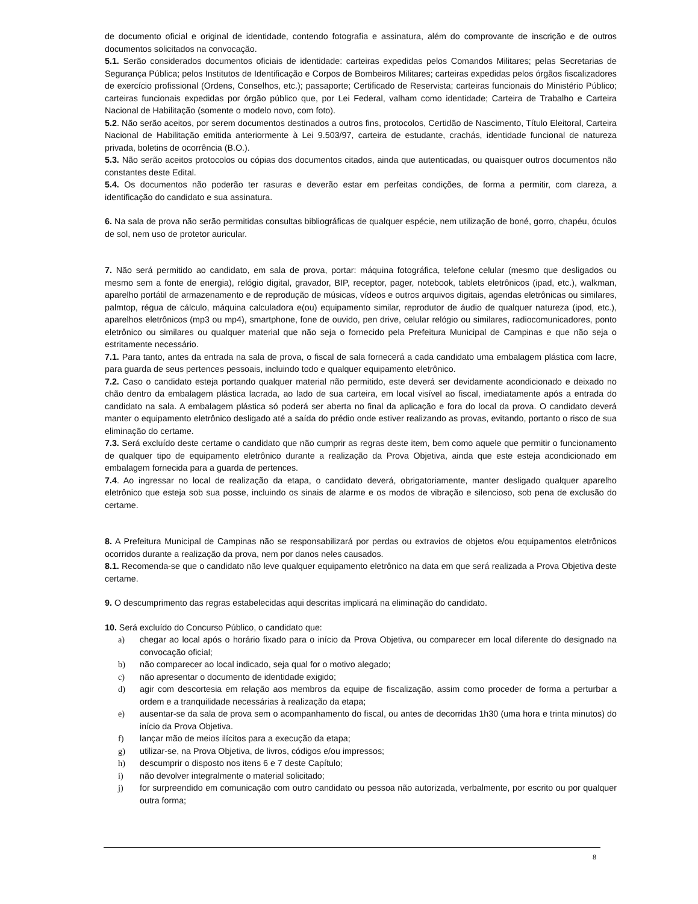de documento oficial e original de identidade, contendo fotografia e assinatura, além do comprovante de inscrição e de outros documentos solicitados na convocação.
5.1. Serão considerados documentos oficiais de identidade: carteiras expedidas pelos Comandos Militares; pelas Secretarias de Segurança Pública; pelos Institutos de Identificação e Corpos de Bombeiros Militares; carteiras expedidas pelos órgãos fiscalizadores de exercício profissional (Ordens, Conselhos, etc.); passaporte; Certificado de Reservista; carteiras funcionais do Ministério Público; carteiras funcionais expedidas por órgão público que, por Lei Federal, valham como identidade; Carteira de Trabalho e Carteira Nacional de Habilitação (somente o modelo novo, com foto).
5.2. Não serão aceitos, por serem documentos destinados a outros fins, protocolos, Certidão de Nascimento, Título Eleitoral, Carteira Nacional de Habilitação emitida anteriormente à Lei 9.503/97, carteira de estudante, crachás, identidade funcional de natureza privada, boletins de ocorrência (B.O.).
5.3. Não serão aceitos protocolos ou cópias dos documentos citados, ainda que autenticadas, ou quaisquer outros documentos não constantes deste Edital.
5.4. Os documentos não poderão ter rasuras e deverão estar em perfeitas condições, de forma a permitir, com clareza, a identificação do candidato e sua assinatura.
6. Na sala de prova não serão permitidas consultas bibliográficas de qualquer espécie, nem utilização de boné, gorro, chapéu, óculos de sol, nem uso de protetor auricular.
7. Não será permitido ao candidato, em sala de prova, portar: máquina fotográfica, telefone celular (mesmo que desligados ou mesmo sem a fonte de energia), relógio digital, gravador, BIP, receptor, pager, notebook, tablets eletrônicos (ipad, etc.), walkman, aparelho portátil de armazenamento e de reprodução de músicas, vídeos e outros arquivos digitais, agendas eletrônicas ou similares, palmtop, régua de cálculo, máquina calculadora e(ou) equipamento similar, reprodutor de áudio de qualquer natureza (ipod, etc.), aparelhos eletrônicos (mp3 ou mp4), smartphone, fone de ouvido, pen drive, celular relógio ou similares, radiocomunicadores, ponto eletrônico ou similares ou qualquer material que não seja o fornecido pela Prefeitura Municipal de Campinas e que não seja o estritamente necessário.
7.1. Para tanto, antes da entrada na sala de prova, o fiscal de sala fornecerá a cada candidato uma embalagem plástica com lacre, para guarda de seus pertences pessoais, incluindo todo e qualquer equipamento eletrônico.
7.2. Caso o candidato esteja portando qualquer material não permitido, este deverá ser devidamente acondicionado e deixado no chão dentro da embalagem plástica lacrada, ao lado de sua carteira, em local visível ao fiscal, imediatamente após a entrada do candidato na sala. A embalagem plástica só poderá ser aberta no final da aplicação e fora do local da prova. O candidato deverá manter o equipamento eletrônico desligado até a saída do prédio onde estiver realizando as provas, evitando, portanto o risco de sua eliminação do certame.
7.3. Será excluído deste certame o candidato que não cumprir as regras deste item, bem como aquele que permitir o funcionamento de qualquer tipo de equipamento eletrônico durante a realização da Prova Objetiva, ainda que este esteja acondicionado em embalagem fornecida para a guarda de pertences.
7.4. Ao ingressar no local de realização da etapa, o candidato deverá, obrigatoriamente, manter desligado qualquer aparelho eletrônico que esteja sob sua posse, incluindo os sinais de alarme e os modos de vibração e silencioso, sob pena de exclusão do certame.
8. A Prefeitura Municipal de Campinas não se responsabilizará por perdas ou extravios de objetos e/ou equipamentos eletrônicos ocorridos durante a realização da prova, nem por danos neles causados.
8.1. Recomenda-se que o candidato não leve qualquer equipamento eletrônico na data em que será realizada a Prova Objetiva deste certame.
9. O descumprimento das regras estabelecidas aqui descritas implicará na eliminação do candidato.
10. Será excluído do Concurso Público, o candidato que:
a) chegar ao local após o horário fixado para o início da Prova Objetiva, ou comparecer em local diferente do designado na convocação oficial;
b) não comparecer ao local indicado, seja qual for o motivo alegado;
c) não apresentar o documento de identidade exigido;
d) agir com descortesia em relação aos membros da equipe de fiscalização, assim como proceder de forma a perturbar a ordem e a tranquilidade necessárias à realização da etapa;
e) ausentar-se da sala de prova sem o acompanhamento do fiscal, ou antes de decorridas 1h30 (uma hora e trinta minutos) do início da Prova Objetiva.
f) lançar mão de meios ilícitos para a execução da etapa;
g) utilizar-se, na Prova Objetiva, de livros, códigos e/ou impressos;
h) descumprir o disposto nos itens 6 e 7 deste Capítulo;
i) não devolver integralmente o material solicitado;
j) for surpreendido em comunicação com outro candidato ou pessoa não autorizada, verbalmente, por escrito ou por qualquer outra forma;
8